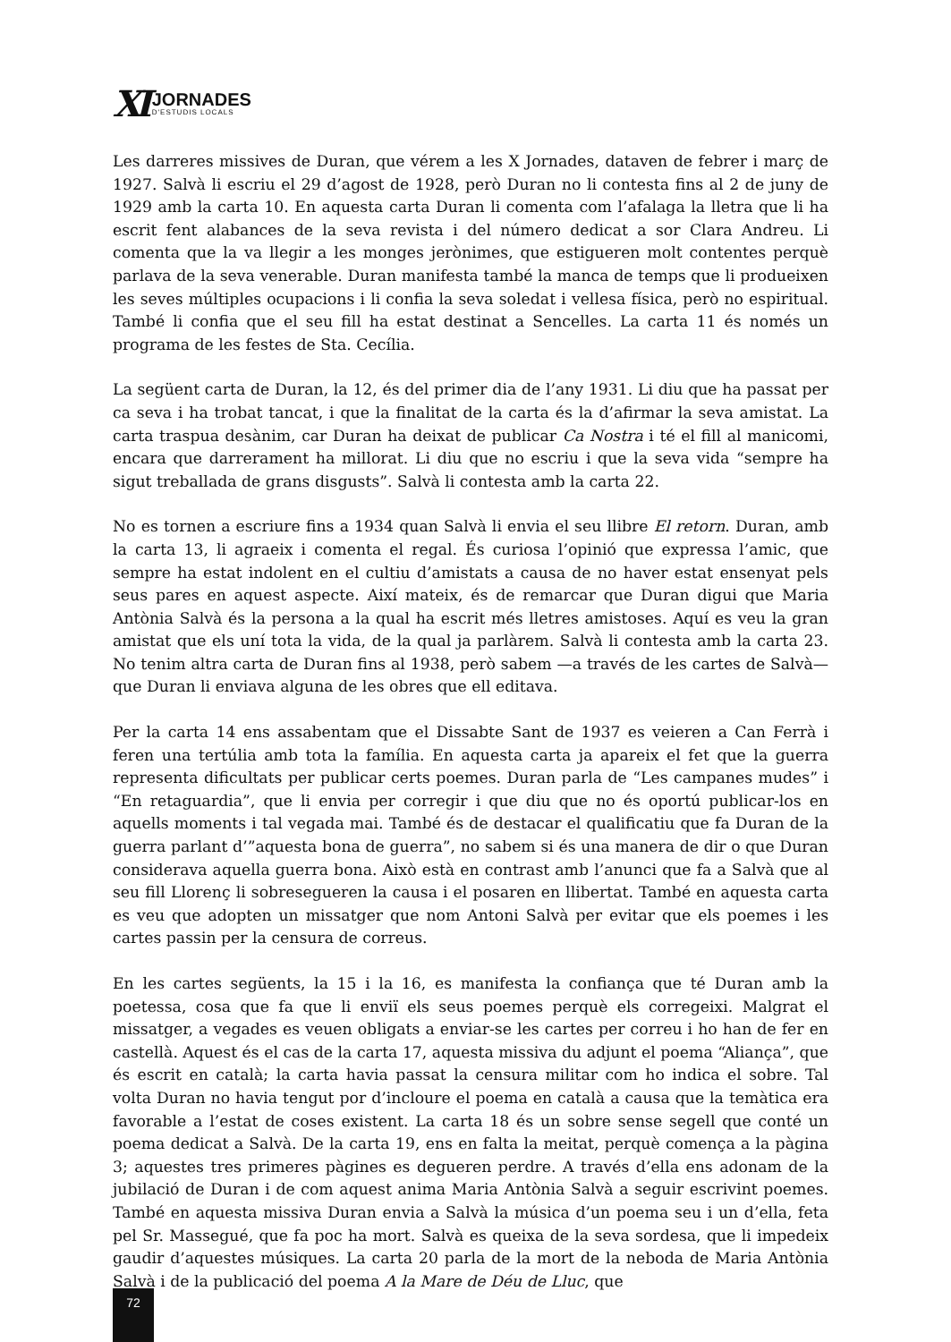XI
JORNADES
D'ESTUDIS LOCALS
Les darreres missives de Duran, que vérem a les X Jornades, dataven de febrer i març de 1927. Salvà li escriu el 29 d’agost de 1928, però Duran no li contesta fins al 2 de juny de 1929 amb la carta 10. En aquesta carta Duran li comenta com l’afalaga la lletra que li ha escrit fent alabances de la seva revista i del número dedicat a sor Clara Andreu. Li comenta que la va llegir a les monges jerònimes, que estigueren molt contentes perquè parlava de la seva venerable. Duran manifesta també la manca de temps que li produeixen les seves múltiples ocupacions i li confia la seva soledat i vellesa física, però no espiritual. També li confia que el seu fill ha estat destinat a Sencelles. La carta 11 és només un programa de les festes de Sta. Cecília.
La següent carta de Duran, la 12, és del primer dia de l’any 1931. Li diu que ha passat per ca seva i ha trobat tancat, i que la finalitat de la carta és la d’afirmar la seva amistat. La carta traspua desànim, car Duran ha deixat de publicar Ca Nostra i té el fill al manicomi, encara que darrerament ha millorat. Li diu que no escriu i que la seva vida “sempre ha sigut treballada de grans disgusts”. Salvà li contesta amb la carta 22.
No es tornen a escriure fins a 1934 quan Salvà li envia el seu llibre El retorn. Duran, amb la carta 13, li agraeix i comenta el regal. És curiosa l’opinió que expressa l’amic, que sempre ha estat indolent en el cultiu d’amistats a causa de no haver estat ensenyat pels seus pares en aquest aspecte. Així mateix, és de remarcar que Duran digui que Maria Antònia Salvà és la persona a la qual ha escrit més lletres amistoses. Aquí es veu la gran amistat que els uní tota la vida, de la qual ja parlàrem. Salvà li contesta amb la carta 23. No tenim altra carta de Duran fins al 1938, però sabem —a través de les cartes de Salvà— que Duran li enviava alguna de les obres que ell editava.
Per la carta 14 ens assabentam que el Dissabte Sant de 1937 es veieren a Can Ferrà i feren una tertúlia amb tota la família. En aquesta carta ja apareix el fet que la guerra representa dificultats per publicar certs poemes. Duran parla de “Les campanes mudes” i “En retaguardia”, que li envia per corregir i que diu que no és oportú publicar-los en aquells moments i tal vegada mai. També és de destacar el qualificatiu que fa Duran de la guerra parlant d’”aquesta bona de guerra”, no sabem si és una manera de dir o que Duran considerava aquella guerra bona. Això està en contrast amb l’anunci que fa a Salvà que al seu fill Llorenç li sobreseguеren la causa i el posaren en llibertat. També en aquesta carta es veu que adopten un missatger que nom Antoni Salvà per evitar que els poemes i les cartes passin per la censura de correus.
En les cartes següents, la 15 i la 16, es manifesta la confiança que té Duran amb la poetessa, cosa que fa que li enviï els seus poemes perquè els corregeixi. Malgrat el missatger, a vegades es veuen obligats a enviar-se les cartes per correu i ho han de fer en castellà. Aquest és el cas de la carta 17, aquesta missiva du adjunt el poema “Aliança”, que és escrit en català; la carta havia passat la censura militar com ho indica el sobre. Tal volta Duran no havia tengut por d’incloure el poema en català a causa que la temàtica era favorable a l’estat de coses existent. La carta 18 és un sobre sense segell que conté un poema dedicat a Salvà. De la carta 19, ens en falta la meitat, perquè comença a la pàgina 3; aquestes tres primeres pàgines es degueren perdre. A través d’ella ens adonam de la jubilació de Duran i de com aquest anima Maria Antònia Salvà a seguir escrivint poemes. També en aquesta missiva Duran envia a Salvà la música d’un poema seu i un d’ella, feta pel Sr. Massegué, que fa poc ha mort. Salvà es queixa de la seva sordesa, que li impedeix gaudir d’aquestes músiques. La carta 20 parla de la mort de la neboda de Maria Antònia Salvà i de la publicació del poema A la Mare de Déu de Lluc, que
72